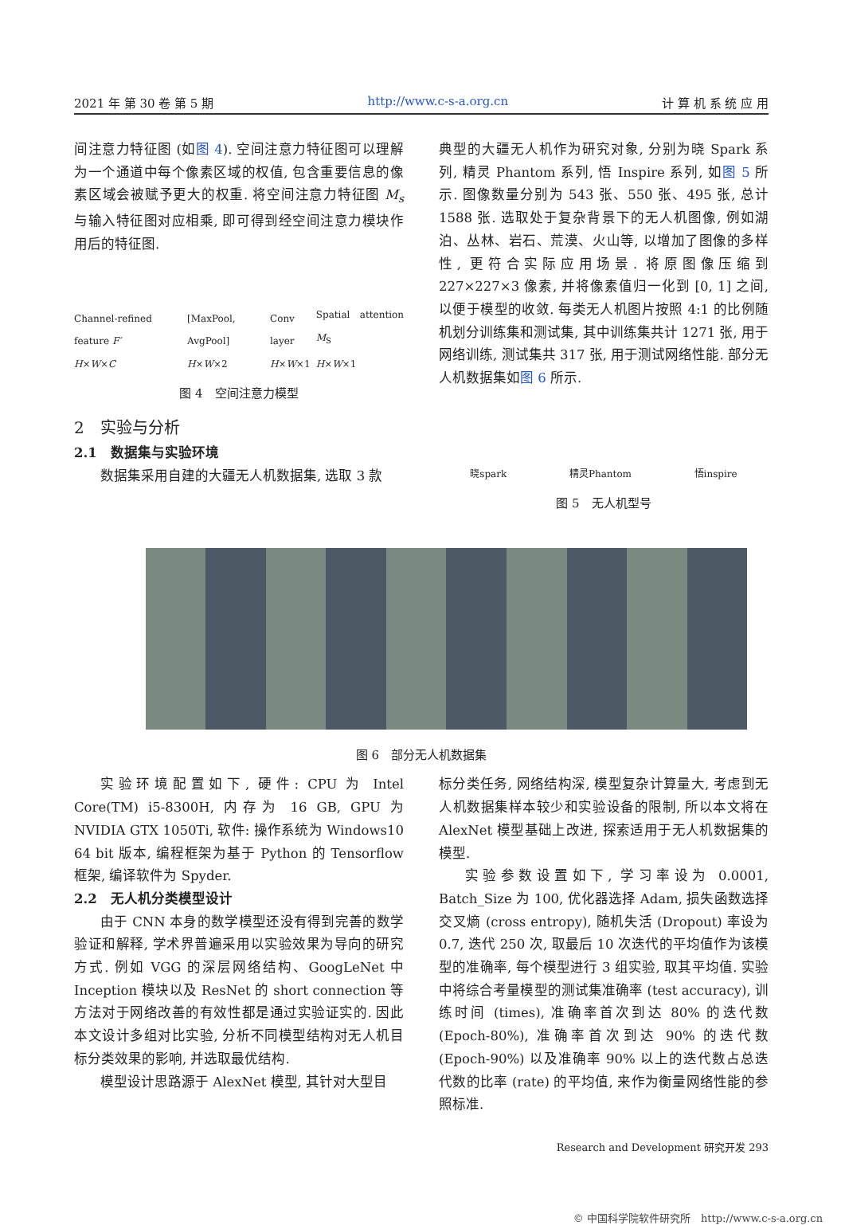2021 年 第 30 卷 第 5 期 http://www.c-s-a.org.cn 计 算 机 系 统 应 用
间注意力特征图 (如图 4). 空间注意力特征图可以理解为一个通道中每个像素区域的权值, 包含重要信息的像素区域会被赋予更大的权重. 将空间注意力特征图 M<sub>s</sub> 与输入特征图对应相乘, 即可得到经空间注意力模块作用后的特征图.
Channel-refined feature F′
H×W×C [MaxPool, AvgPool]
H×W×2 Conv layer
H×W×1 Spatial attention M<sub>S</sub>
H×W×1
图 4　空间注意力模型
2　实验与分析
2.1　数据集与实验环境
数据集采用自建的大疆无人机数据集, 选取 3 款
典型的大疆无人机作为研究对象, 分别为晓 Spark 系列, 精灵 Phantom 系列, 悟 Inspire 系列, 如图 5 所示. 图像数量分别为 543 张、550 张、495 张, 总计 1588 张. 选取处于复杂背景下的无人机图像, 例如湖泊、丛林、岩石、荒漠、火山等, 以增加了图像的多样性, 更符合实际应用场景. 将原图像压缩到 227×227×3 像素, 并将像素值归一化到 [0, 1] 之间, 以便于模型的收敛. 每类无人机图片按照 4:1 的比例随机划分训练集和测试集, 其中训练集共计 1271 张, 用于网络训练, 测试集共 317 张, 用于测试网络性能. 部分无人机数据集如图 6 所示.
晓spark 精灵Phantom 悟inspire
图 5　无人机型号
图 6　部分无人机数据集
实验环境配置如下, 硬件: CPU 为 Intel Core(TM) i5-8300H, 内存为 16 GB, GPU 为 NVIDIA GTX 1050Ti, 软件: 操作系统为 Windows10 64 bit 版本, 编程框架为基于 Python 的 Tensorflow 框架, 编译软件为 Spyder.
2.2　无人机分类模型设计
由于 CNN 本身的数学模型还没有得到完善的数学验证和解释, 学术界普遍采用以实验效果为导向的研究方式. 例如 VGG 的深层网络结构、GoogLeNet 中 Inception 模块以及 ResNet 的 short connection 等方法对于网络改善的有效性都是通过实验证实的. 因此本文设计多组对比实验, 分析不同模型结构对无人机目标分类效果的影响, 并选取最优结构.
模型设计思路源于 AlexNet 模型, 其针对大型目
标分类任务, 网络结构深, 模型复杂计算量大, 考虑到无人机数据集样本较少和实验设备的限制, 所以本文将在 AlexNet 模型基础上改进, 探索适用于无人机数据集的模型.
实验参数设置如下, 学习率设为 0.0001, Batch_Size 为 100, 优化器选择 Adam, 损失函数选择交叉熵 (cross entropy), 随机失活 (Dropout) 率设为 0.7, 迭代 250 次, 取最后 10 次迭代的平均值作为该模型的准确率, 每个模型进行 3 组实验, 取其平均值. 实验中将综合考量模型的测试集准确率 (test accuracy), 训练时间 (times), 准确率首次到达 80% 的迭代数 (Epoch-80%), 准确率首次到达 90% 的迭代数 (Epoch-90%) 以及准确率 90% 以上的迭代数占总迭代数的比率 (rate) 的平均值, 来作为衡量网络性能的参照标准.
Research and Development 研究开发 293
© 中国科学院软件研究所　http://www.c-s-a.org.cn